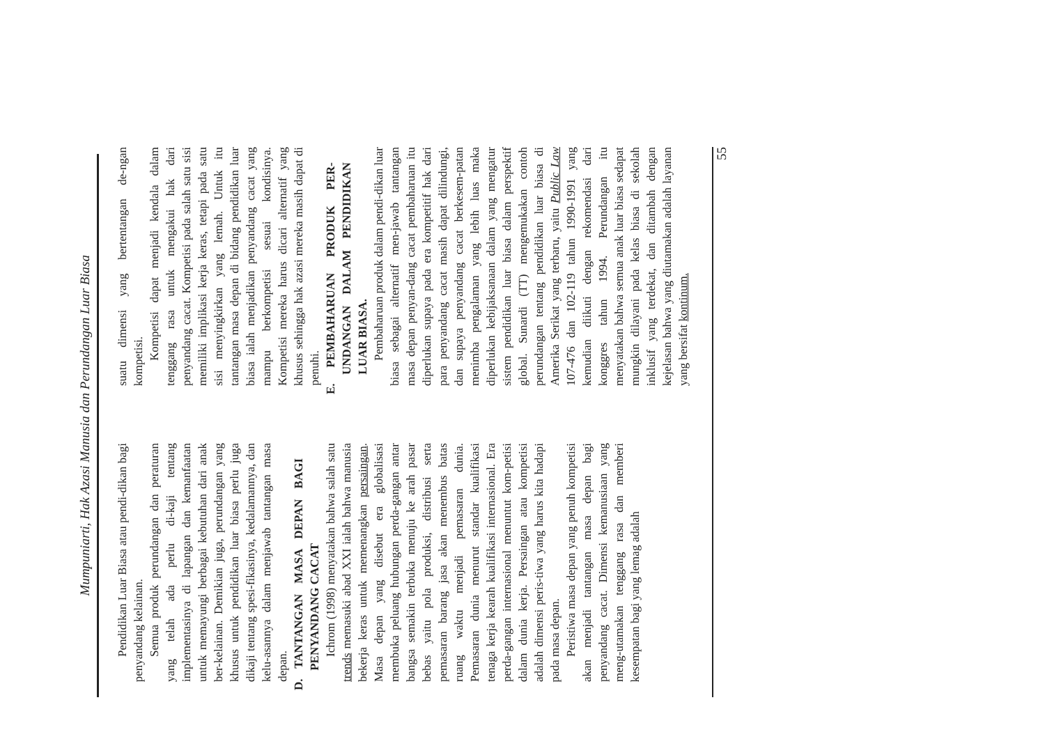Mumpuniarti, Hak Azasi Manusia dan Perundangan Luar Biasa
Pendidikan Luar Biasa atau pendi-dikan bagi penyandang kelainan.
Semua produk perundangan dan peraturan yang telah ada perlu di-kaji tentang implementasinya di lapangan dan kemanfaatan untuk memayungi berbagai kebutuhan dari anak ber-kelainan. Demikian juga, perundangan yang khusus untuk pendidikan luar biasa perlu juga dikaji tentang spesi-fikasinya, kedalamannya, dan kelu-asannya dalam menjawab tantangan masa depan.
D. TANTANGAN MASA DEPAN BAGI PENYANDANG CACAT
Ichrom (1998) menyatakan bahwa salah satu trends memasuki abad XXI ialah bahwa manusia bekerja keras untuk memenangkan persaingan. Masa depan yang disebut era globalisasi membuka peluang hubungan perda-gangan antar bangsa semakin terbuka menuju ke arah pasar bebas yaitu pola produksi, distribusi serta pemasaran barang jasa akan menembus batas ruang waktu menjadi pemasaran dunia. Pemasaran dunia menurut standar kualifikasi tenaga kerja kearah kualifikasi internasional. Era perda-gangan internasional menuntut kom-petisi dalam dunia kerja. Persaingan atau kompetisi adalah dimensi peris-tiwa yang harus kita hadapi pada masa depan.
Peristiwa masa depan yang penuh kompetisi akan menjadi tantangan masa depan bagi penyandang cacat. Dimensi kemanusiaan yang meng-utamakan tenggang rasa dan memberi kesempatan bagi yang lemag adalah
suatu dimensi yang bertentangan de-ngan kompetisi.
Kompetisi dapat menjadi kendala dalam tenggang rasa untuk mengakui hak dari penyandang cacat. Kompetisi pada salah satu sisi memiliki implikasi kerja keras, tetapi pada satu sisi menyingkirkan yang lemah. Untuk itu tantangan masa depan di bidang pendidikan luar biasa ialah menjadikan penyandang cacat yang mampu berkompetisi sesuai kondisinya. Kompetisi mereka harus dicari alternatif yang khusus sehingga hak azasi mereka masih dapat di penuhi.
E. PEMBAHARUAN PRODUK PER-UNDANGAN DALAM PENDIDIKAN LUAR BIASA.
Pembaharuan produk dalam pendi-dikan luar biasa sebagai alternatif men-jawab tantangan masa depan penyan-dang cacat pembaharuan itu diperlukan supaya pada era kompetitif hak dari para penyandang cacat masih dapat dilindungi, dan supaya penyandang cacat berkesem-patan menimba pengalaman yang lebih luas maka diperlukan kebijaksanaan dalam yang mengatur sistem pendidikan luar biasa dalam perspektif global. Sunardi (TT) mengemukakan contoh perundangan tentang pendidikan luar biasa di Amerika Serikat yang terbaru, yaitu Public Law 107-476 dan 102-119 tahun 1990-1991 yang kemudian diikuti dengan rekomendasi dari konggres tahun 1994. Perundangan itu menyatakan bahwa semua anak luar biasa sedapat mungkin dilayani pada kelas biasa di sekolah inklusif yang terdekat, dan ditambah dengan kejelasan bahwa yang diutamakan adalah layanan yang bersifat kontinum.
55